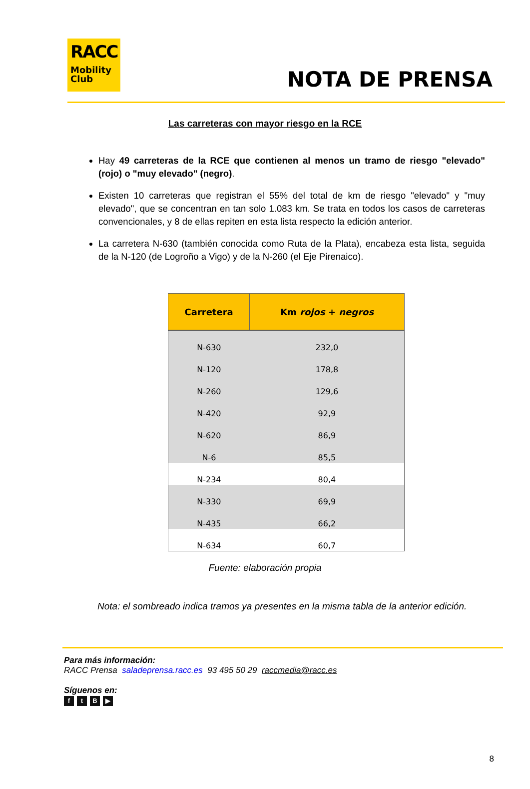RACC
Mobility
Club
NOTA DE PRENSA
Las carreteras con mayor riesgo en la RCE
Hay 49 carreteras de la RCE que contienen al menos un tramo de riesgo "elevado" (rojo) o "muy elevado" (negro).
Existen 10 carreteras que registran el 55% del total de km de riesgo "elevado" y "muy elevado", que se concentran en tan solo 1.083 km. Se trata en todos los casos de carreteras convencionales, y 8 de ellas repiten en esta lista respecto la edición anterior.
La carretera N-630 (también conocida como Ruta de la Plata), encabeza esta lista, seguida de la N-120 (de Logroño a Vigo) y de la N-260 (el Eje Pirenaico).
| Carretera | Km rojos + negros |
| --- | --- |
| N-630 | 232,0 |
| N-120 | 178,8 |
| N-260 | 129,6 |
| N-420 | 92,9 |
| N-620 | 86,9 |
| N-6 | 85,5 |
| N-234 | 80,4 |
| N-330 | 69,9 |
| N-435 | 66,2 |
| N-634 | 60,7 |
Fuente: elaboración propia
Nota: el sombreado indica tramos ya presentes en la misma tabla de la anterior edición.
Para más información:
RACC Prensa saladeprensa.racc.es 93 495 50 29 raccmedia@racc.es
Síguenos en:
ftB ▶
8